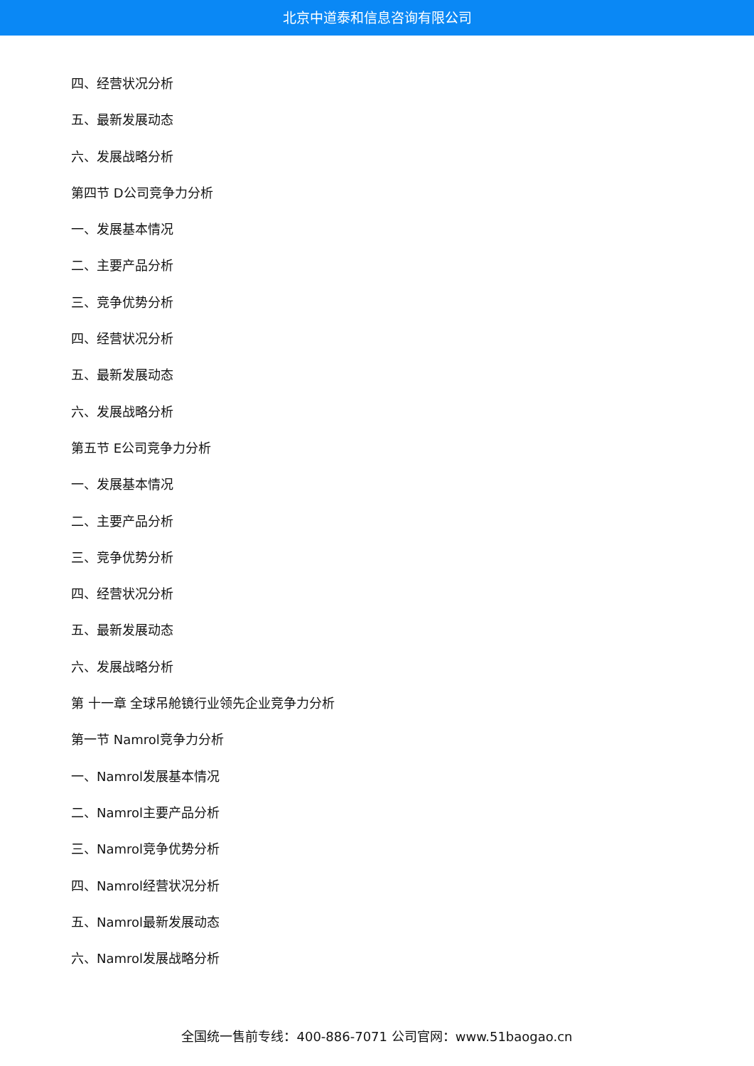北京中道泰和信息咨询有限公司
四、经营状况分析
五、最新发展动态
六、发展战略分析
第四节 D公司竞争力分析
一、发展基本情况
二、主要产品分析
三、竞争优势分析
四、经营状况分析
五、最新发展动态
六、发展战略分析
第五节 E公司竞争力分析
一、发展基本情况
二、主要产品分析
三、竞争优势分析
四、经营状况分析
五、最新发展动态
六、发展战略分析
第 十一章 全球吊舱镜行业领先企业竞争力分析
第一节 Namrol竞争力分析
一、Namrol发展基本情况
二、Namrol主要产品分析
三、Namrol竞争优势分析
四、Namrol经营状况分析
五、Namrol最新发展动态
六、Namrol发展战略分析
全国统一售前专线：400-886-7071 公司官网：www.51baogao.cn